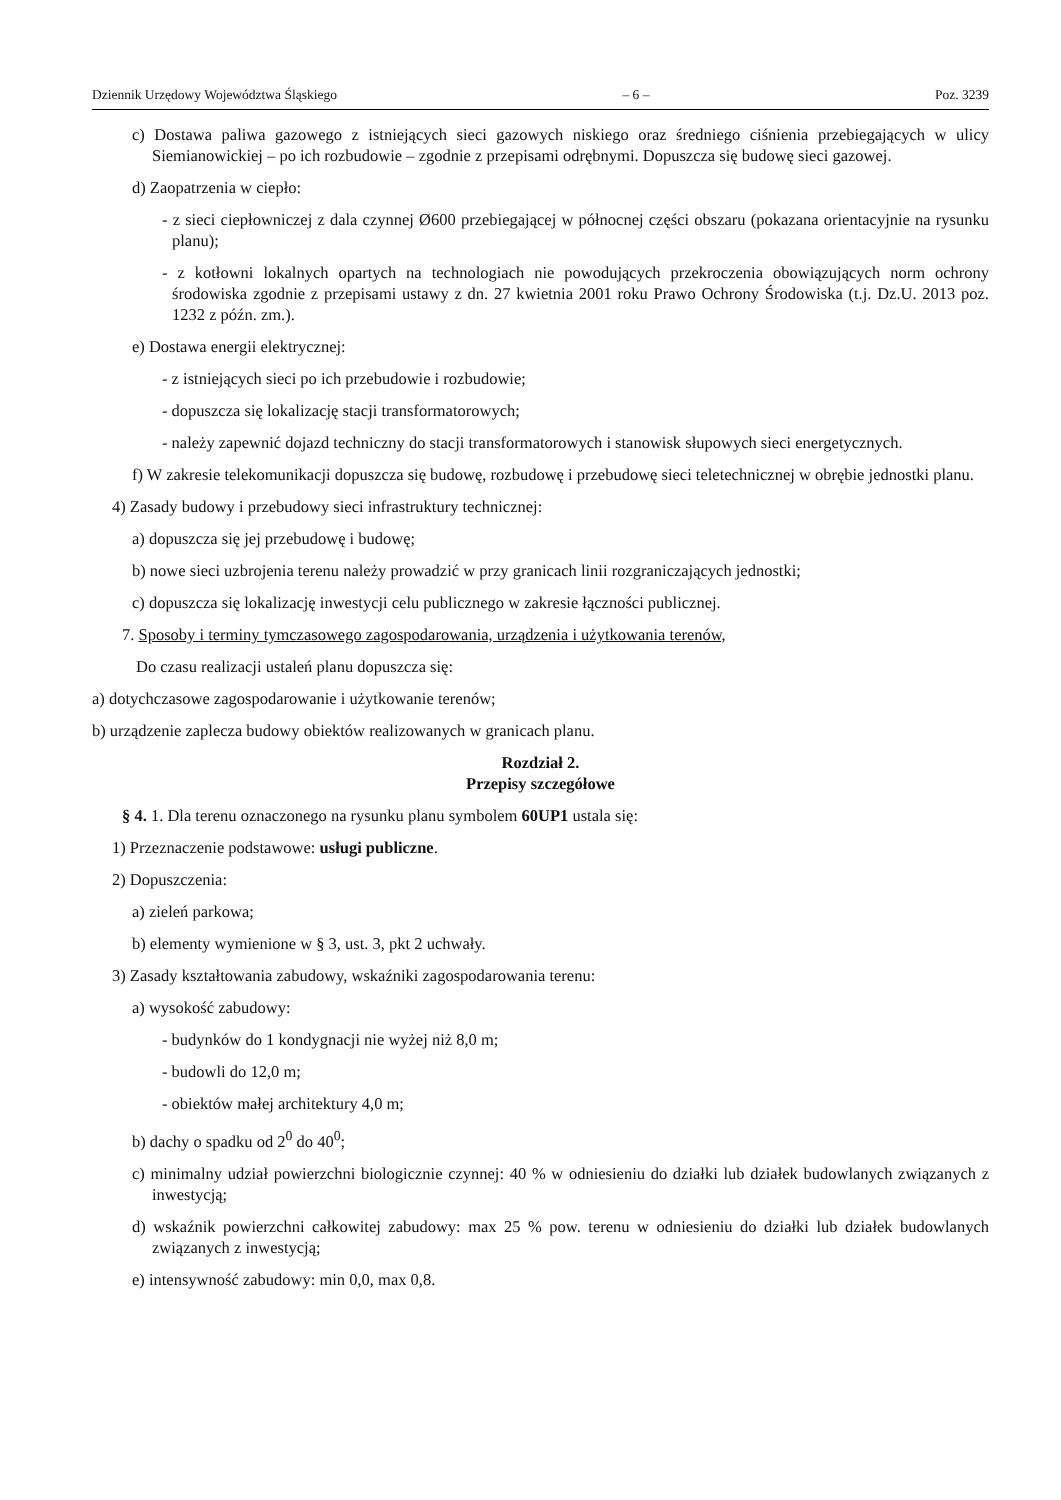Dziennik Urzędowy Województwa Śląskiego – 6 – Poz. 3239
c) Dostawa paliwa gazowego z istniejących sieci gazowych niskiego oraz średniego ciśnienia przebiegających w ulicy Siemianowickiej – po ich rozbudowie – zgodnie z przepisami odrębnymi. Dopuszcza się budowę sieci gazowej.
d) Zaopatrzenia w ciepło:
- z sieci ciepłowniczej z dala czynnej Ø600 przebiegającej w północnej części obszaru (pokazana orientacyjnie na rysunku planu);
- z kotłowni lokalnych opartych na technologiach nie powodujących przekroczenia obowiązujących norm ochrony środowiska zgodnie z przepisami ustawy z dn. 27 kwietnia 2001 roku Prawo Ochrony Środowiska (t.j. Dz.U. 2013 poz. 1232 z późn. zm.).
e) Dostawa energii elektrycznej:
- z istniejących sieci po ich przebudowie i rozbudowie;
- dopuszcza się lokalizację stacji transformatorowych;
- należy zapewnić dojazd techniczny do stacji transformatorowych i stanowisk słupowych sieci energetycznych.
f) W zakresie telekomunikacji dopuszcza się budowę, rozbudowę i przebudowę sieci teletechnicznej w obrębie jednostki planu.
4) Zasady budowy i przebudowy sieci infrastruktury technicznej:
a) dopuszcza się jej przebudowę i budowę;
b) nowe sieci uzbrojenia terenu należy prowadzić w przy granicach linii rozgraniczających jednostki;
c) dopuszcza się lokalizację inwestycji celu publicznego w zakresie łączności publicznej.
7. Sposoby i terminy tymczasowego zagospodarowania, urządzenia i użytkowania terenów,
Do czasu realizacji ustaleń planu dopuszcza się:
a) dotychczasowe zagospodarowanie i użytkowanie terenów;
b) urządzenie zaplecza budowy obiektów realizowanych w granicach planu.
Rozdział 2.
Przepisy szczegółowe
§ 4. 1. Dla terenu oznaczonego na rysunku planu symbolem 60UP1 ustala się:
1) Przeznaczenie podstawowe: usługi publiczne.
2) Dopuszczenia:
a) zieleń parkowa;
b) elementy wymienione w § 3, ust. 3, pkt 2 uchwały.
3) Zasady kształtowania zabudowy, wskaźniki zagospodarowania terenu:
a) wysokość zabudowy:
- budynków do 1 kondygnacji nie wyżej niż 8,0 m;
- budowli do 12,0 m;
- obiektów małej architektury 4,0 m;
b) dachy o spadku od 2<sup>0</sup> do 40<sup>0</sup>;
c) minimalny udział powierzchni biologicznie czynnej: 40 % w odniesieniu do działki lub działek budowlanych związanych z inwestycją;
d) wskaźnik powierzchni całkowitej zabudowy: max 25 % pow. terenu w odniesieniu do działki lub działek budowlanych związanych z inwestycją;
e) intensywność zabudowy: min 0,0, max 0,8.